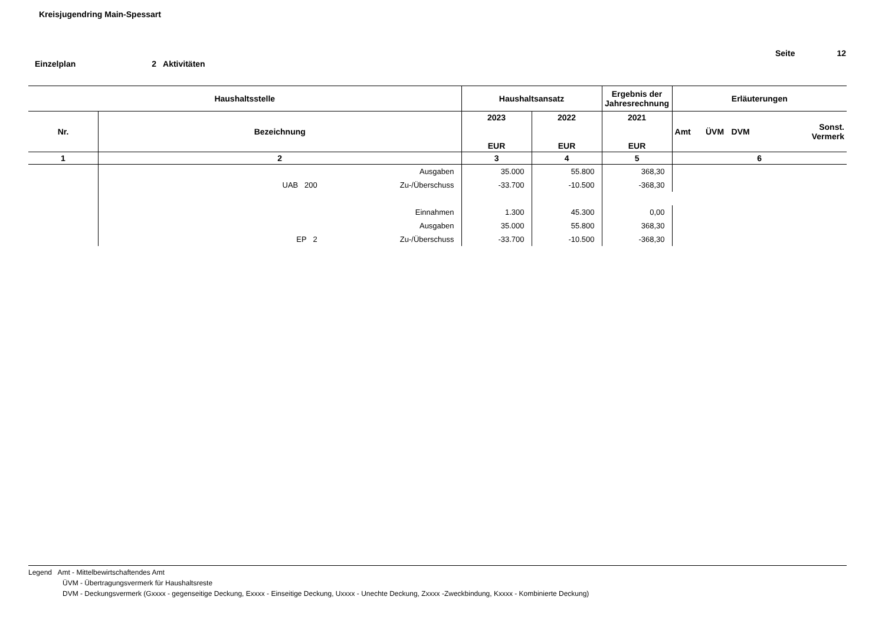Kreisjugendring Main-Spessart
Seite 12
Einzelplan 2 Aktivitäten
| Haushaltsstelle | | Haushaltsansatz | | Ergebnis der Jahresrechnung | Erläuterungen | | | |
| --- | --- | --- | --- | --- | --- | --- | --- | --- |
| Nr. | Bezeichnung | 2023 EUR | 2022 EUR | 2021 EUR | Amt | ÜVM | DVM | Sonst. Vermerk |
| 1 | 2 | 3 | 4 | 5 | 6 | | | |
| | Ausgaben | 35.000 | 55.800 | 368,30 | | | | |
| | UAB 200 Zu-/Überschuss | -33.700 | -10.500 | -368,30 | | | | |
| | Einnahmen | 1.300 | 45.300 | 0,00 | | | | |
| | Ausgaben | 35.000 | 55.800 | 368,30 | | | | |
| | EP 2 Zu-/Überschuss | -33.700 | -10.500 | -368,30 | | | | |
Legend Amt - Mittelbewirtschaftendes Amt
ÜVM - Übertragungsvermerk für Haushaltsreste
DVM - Deckungsvermerk (Gxxxx - gegenseitige Deckung, Exxxx - Einseitige Deckung, Uxxxx - Unechte Deckung, Zxxxx -Zweckbindung, Kxxxx - Kombinierte Deckung)